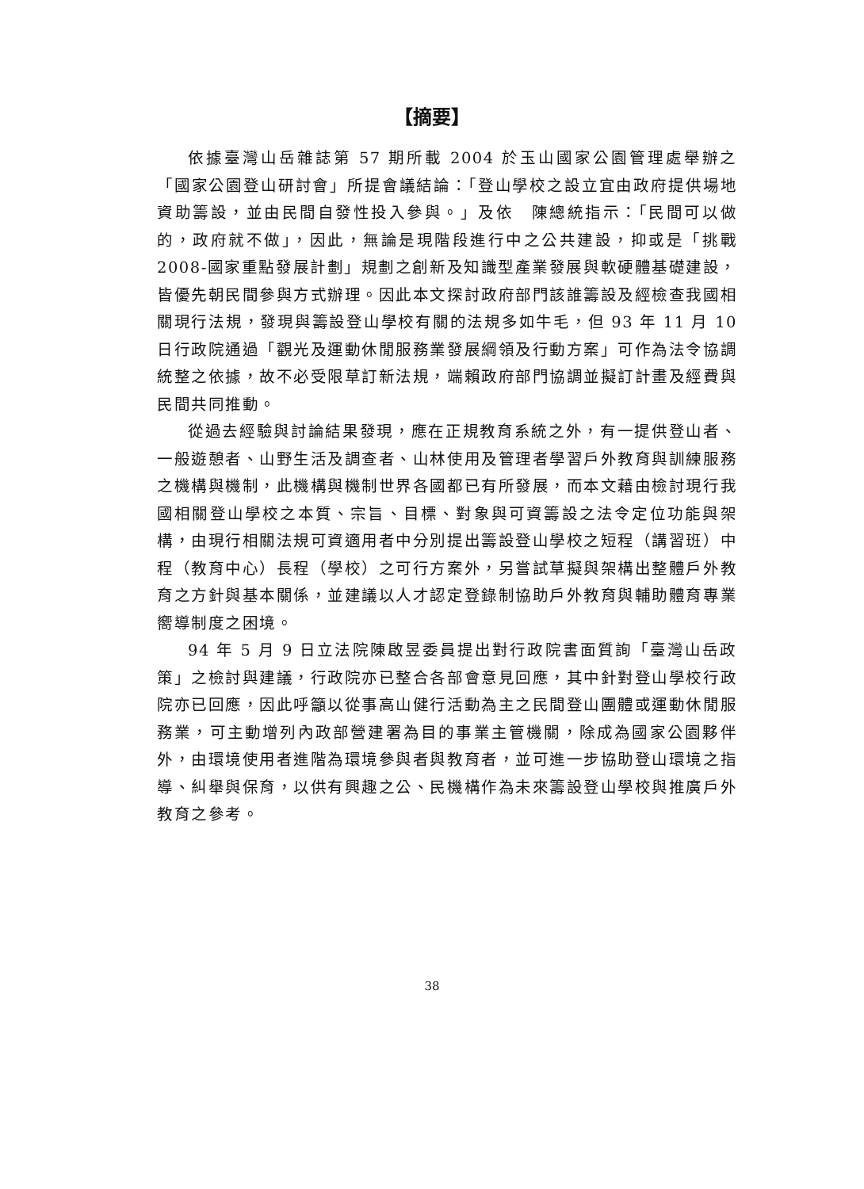【摘要】
依據臺灣山岳雜誌第 57 期所載 2004 於玉山國家公園管理處舉辦之「國家公園登山研討會」所提會議結論：「登山學校之設立宜由政府提供場地資助籌設，並由民間自發性投入參與。」及依　陳總統指示：「民間可以做的，政府就不做」，因此，無論是現階段進行中之公共建設，抑或是「挑戰 2008-國家重點發展計劃」規劃之創新及知識型產業發展與軟硬體基礎建設，皆優先朝民間參與方式辦理。因此本文探討政府部門該誰籌設及經檢查我國相關現行法規，發現與籌設登山學校有關的法規多如牛毛，但 93 年 11 月 10 日行政院通過「觀光及運動休閒服務業發展綱領及行動方案」可作為法令協調統整之依據，故不必受限草訂新法規，端賴政府部門協調並擬訂計畫及經費與民間共同推動。
從過去經驗與討論結果發現，應在正規教育系統之外，有一提供登山者、一般遊憩者、山野生活及調查者、山林使用及管理者學習戶外教育與訓練服務之機構與機制，此機構與機制世界各國都已有所發展，而本文藉由檢討現行我國相關登山學校之本質、宗旨、目標、對象與可資籌設之法令定位功能與架構，由現行相關法規可資適用者中分別提出籌設登山學校之短程（講習班）中程（教育中心）長程（學校）之可行方案外，另嘗試草擬與架構出整體戶外教育之方針與基本關係，並建議以人才認定登錄制協助戶外教育與輔助體育專業嚮導制度之困境。
94 年 5 月 9 日立法院陳啟昱委員提出對行政院書面質詢「臺灣山岳政策」之檢討與建議，行政院亦已整合各部會意見回應，其中針對登山學校行政院亦已回應，因此呼籲以從事高山健行活動為主之民間登山團體或運動休閒服務業，可主動增列內政部營建署為目的事業主管機關，除成為國家公園夥伴外，由環境使用者進階為環境參與者與教育者，並可進一步協助登山環境之指導、糾舉與保育，以供有興趣之公、民機構作為未來籌設登山學校與推廣戶外教育之參考。
38